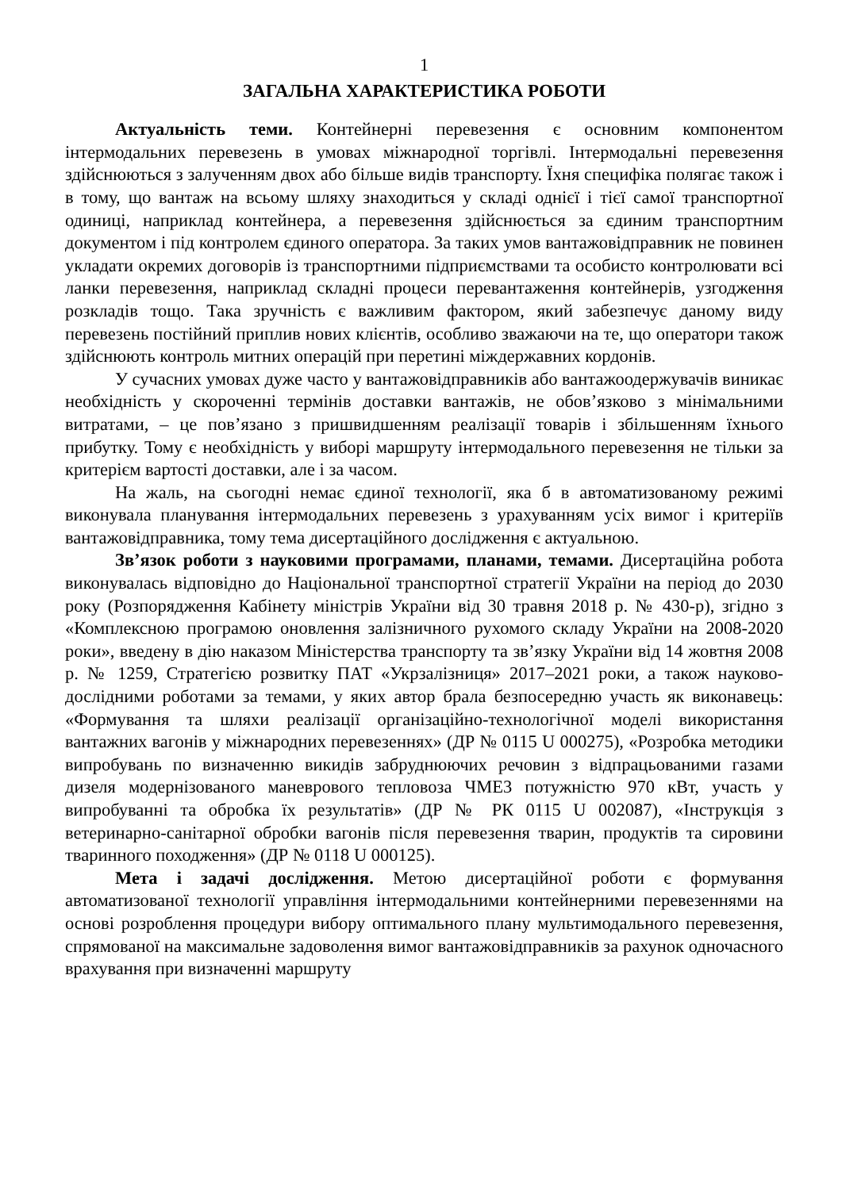1
ЗАГАЛЬНА ХАРАКТЕРИСТИКА РОБОТИ
Актуальність теми. Контейнерні перевезення є основним компонентом інтермодальних перевезень в умовах міжнародної торгівлі. Інтермодальні перевезення здійснюються з залученням двох або більше видів транспорту. Їхня специфіка полягає також і в тому, що вантаж на всьому шляху знаходиться у складі однієї і тієї самої транспортної одиниці, наприклад контейнера, а перевезення здійснюється за єдиним транспортним документом і під контролем єдиного оператора. За таких умов вантажовідправник не повинен укладати окремих договорів із транспортними підприємствами та особисто контролювати всі ланки перевезення, наприклад складні процеси перевантаження контейнерів, узгодження розкладів тощо. Така зручність є важливим фактором, який забезпечує даному виду перевезень постійний приплив нових клієнтів, особливо зважаючи на те, що оператори також здійснюють контроль митних операцій при перетині міждержавних кордонів.
У сучасних умовах дуже часто у вантажовідправників або вантажоодержувачів виникає необхідність у скороченні термінів доставки вантажів, не обов’язково з мінімальними витратами, – це пов’язано з пришвидшенням реалізації товарів і збільшенням їхнього прибутку. Тому є необхідність у виборі маршруту інтермодального перевезення не тільки за критерієм вартості доставки, але і за часом.
На жаль, на сьогодні немає єдиної технології, яка б в автоматизованому режимі виконувала планування інтермодальних перевезень з урахуванням усіх вимог і критеріїв вантажовідправника, тому тема дисертаційного дослідження є актуальною.
Зв’язок роботи з науковими програмами, планами, темами. Дисертаційна робота виконувалась відповідно до Національної транспортної стратегії України на період до 2030 року (Розпорядження Кабінету міністрів України від 30 травня 2018 р. № 430-р), згідно з «Комплексною програмою оновлення залізничного рухомого складу України на 2008-2020 роки», введену в дію наказом Міністерства транспорту та зв’язку України від 14 жовтня 2008 р. № 1259, Стратегією розвитку ПАТ «Укрзалізниця» 2017–2021 роки, а також науково-дослідними роботами за темами, у яких автор брала безпосередню участь як виконавець: «Формування та шляхи реалізації організаційно-технологічної моделі використання вантажних вагонів у міжнародних перевезеннях» (ДР № 0115 U 000275), «Розробка методики випробувань по визначенню викидів забруднюючих речовин з відпрацьованими газами дизеля модернізованого маневрового тепловоза ЧМЕ3 потужністю 970 кВт, участь у випробуванні та обробка їх результатів» (ДР № РК 0115 U 002087), «Інструкція з ветеринарно-санітарної обробки вагонів після перевезення тварин, продуктів та сировини тваринного походження» (ДР № 0118 U 000125).
Мета і задачі дослідження. Метою дисертаційної роботи є формування автоматизованої технології управління інтермодальними контейнерними перевезеннями на основі розроблення процедури вибору оптимального плану мультимодального перевезення, спрямованої на максимальне задоволення вимог вантажовідправників за рахунок одночасного врахування при визначенні маршруту